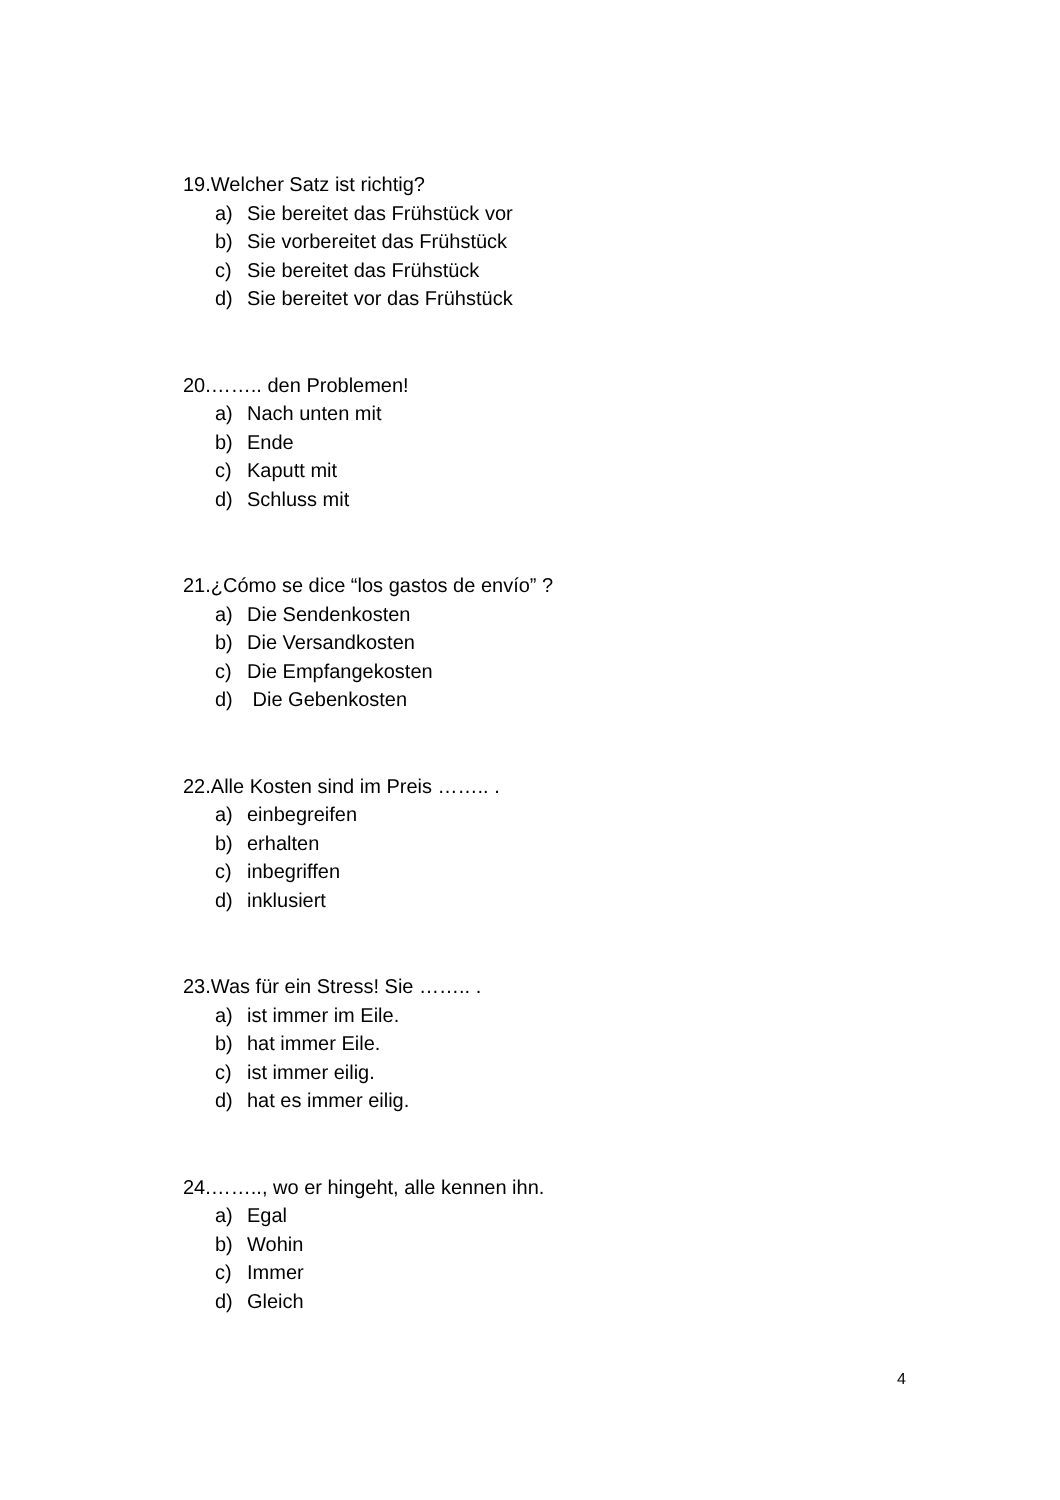19.Welcher Satz ist richtig?
a) Sie bereitet das Frühstück vor
b) Sie vorbereitet das Frühstück
c) Sie bereitet das Frühstück
d) Sie bereitet vor das Frühstück
20.…….. den Problemen!
a) Nach unten mit
b) Ende
c) Kaputt mit
d) Schluss mit
21.¿Cómo se dice “los gastos de envío” ?
a) Die Sendenkosten
b) Die Versandkosten
c) Die Empfangekosten
d) Die Gebenkosten
22.Alle Kosten sind im Preis …….. .
a) einbegreifen
b) erhalten
c) inbegriffen
d) inklusiert
23.Was für ein Stress! Sie …….. .
a) ist immer im Eile.
b) hat immer Eile.
c) ist immer eilig.
d) hat es immer eilig.
24.…….., wo er hingeht, alle kennen ihn.
a) Egal
b) Wohin
c) Immer
d) Gleich
4